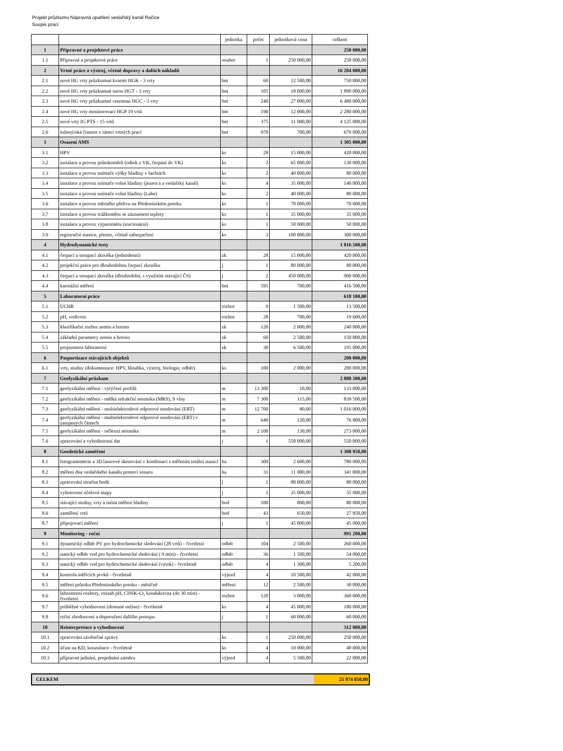Projekt průzkumu Nápravná opatření veslařský kanál Račice
Soupis prací
| | | jednotka | počet | jednotková cena | celkem |
| --- | --- | --- | --- | --- | --- |
| 1 | Přípravné a projektové práce | | | | 250 000,00 |
| 1.1 | Přípravné a projektové práce | soubor | 1 | 250 000,00 | 250 000,00 |
| 2 | Vrtné práce a výstroj, včetně dopravy a dalších nákladů | | | | 16 204 000,00 |
| 2.1 | nové HG vrty průzkumné kvartér HGK - 3 vrty | bm | 60 | 12 500,00 | 750 000,00 |
| 2.2 | nové HG vrty průzkumné turon HGT - 3 vrty | bm | 105 | 18 000,00 | 1 890 000,00 |
| 2.3 | nové HG vrty průzkumné cenoman HGC - 3 vrty | bm | 240 | 27 000,00 | 6 480 000,00 |
| 2.4 | nové HG vrty monitorovací HGP 19 vrtů | bm | 190 | 12 000,00 | 2 280 000,00 |
| 2.5 | nové vrty IG PTS - 15 vrtů | bm | 375 | 11 000,00 | 4 125 000,00 |
| 2.6 | inženýrská činnost v rámci vrtných prací | bm | 970 | 700,00 | 679 000,00 |
| 3 | Osazení AMS | | | | 1 305 000,00 |
| 3.1 | HPV | ks | 28 | 15 000,00 | 420 000,00 |
| 3.2 | instalace a provoz průtokoměrů (odtok z VK, čerpání do VK) | ks | 2 | 65 000,00 | 130 000,00 |
| 3.3 | instalace a provoz snímače výšky hladiny v šachtách | ks | 2 | 40 000,00 | 80 000,00 |
| 3.4 | instalace a provoz snímače volné hladiny (jezera a a veslařský kanál) | ks | 4 | 35 000,00 | 140 000,00 |
| 3.5 | instalace a provoz snímače volné hladiny (Labe) | ks | 2 | 40 000,00 | 80 000,00 |
| 3.6 | instalace a provoz měrného přelivu na Předonínském potoku | ks | 1 | 70 000,00 | 70 000,00 |
| 3.7 | instalace a provoz srážkoměru se záznamem teploty | ks | 1 | 35 000,00 | 35 000,00 |
| 3.8 | instalace a provoz výparoměru (stacionární) | ks | 1 | 50 000,00 | 50 000,00 |
| 3.9 | registrační stanice, přenos, včetně zabezpečení | ks | 3 | 100 000,00 | 300 000,00 |
| 4 | Hydrodynamické testy | | | | 1 816 500,00 |
| 4.1 | čerpací a stoupací zkouška (jednodenní) | zk | 28 | 15 000,00 | 420 000,00 |
| 4.2 | projekční práce pro dlouhodobou čerpací zkoušku | j | 1 | 80 000,00 | 80 000,00 |
| 4.3 | čerpací a stoupací zkouška (dlouhodobá, s využitím stávající ČS) | j | 2 | 450 000,00 | 900 000,00 |
| 4.4 | karotážní měření | bm | 595 | 700,00 | 416 500,00 |
| 5 | Laboratorní práce | | | | 618 100,00 |
| 5.1 | ÚCHR | rozbor | 9 | 1 500,00 | 13 500,00 |
| 5.2 | pH, vodivost | rozbor | 28 | 700,00 | 19 600,00 |
| 5.3 | klasifikační rozbor zemin a hornin | zk | 120 | 2 000,00 | 240 000,00 |
| 5.4 | základní parametry zemin a hornin | zk | 60 | 2 500,00 | 150 000,00 |
| 5.5 | propustnost laboratorní | zk | 30 | 6 500,00 | 195 000,00 |
| 6 | Pasportizace stávajících objektů | | | | 200 000,00 |
| 6.1 | vrty, studny (dokumentace: HPV, hloubka, výstroj, litologie, odběr) | ks | 100 | 2 000,00 | 200 000,00 |
| 7 | Geofyzikální průzkum | | | | 2 888 300,00 |
| 7.1 | geofyzikální měření - vytýčení profilů | m | 13 300 | 10,00 | 133 000,00 |
| 7.2 | geofyzikální měření - mělká refrakční seismika (MRS), S vlny | m | 7 300 | 115,00 | 839 500,00 |
| 7.3 | geofyzikální měření - multielektrodové odporové sondování (ERT) | m | 12 700 | 80,00 | 1 016 000,00 |
| 7.4 | geofyzikální měření - multielektrodové odporové sondování (ERT) v zatopených částech | m | 640 | 120,00 | 76 800,00 |
| 7.5 | geofyzikální měření - reflexní seismika | m | 2 100 | 130,00 | 273 000,00 |
| 7.6 | zpracování a vyhodnocení dat | j | 1 | 550 000,00 | 550 000,00 |
| 8 | Geodetické zaměření | | | | 1 388 950,00 |
| 8.1 | fotogrammetrie a 3D laserové skenování v kombinaci s měřením totální stanicí | ha | 300 | 2 600,00 | 780 000,00 |
| 8.2 | měření dna veslařského kanálu pomocí sonaru | ha | 31 | 11 000,00 | 341 000,00 |
| 8.3 | zpracování mračna bodů | j | 1 | 80 000,00 | 80 000,00 |
| 8.4 | vyhotovení účelové mapy | j | 1 | 35 000,00 | 35 000,00 |
| 8.5 | stávající studny, vrty a místa měření hladiny | bod | 100 | 800,00 | 80 000,00 |
| 8.6 | zaměření vrtů | bod | 43 | 650,00 | 27 950,00 |
| 8.7 | připojovací měření | j | 1 | 45 000,00 | 45 000,00 |
| 9 | Monitoring - roční | | | | 991 200,00 |
| 9.1 | dynamický odběr PV pro hydrochemické sledování (28 vrtů) - čtvrtletní | odběr | 104 | 2 500,00 | 260 000,00 |
| 9.2 | statický odběr vod pro hydrochemické sledování ( 9 míst) - čtvrtletní | odběr | 36 | 1 500,00 | 54 000,00 |
| 9.3 | statický odběr vod pro hydrochemické sledování (výtok) - čtvrtletně | odběr | 4 | 1 300,00 | 5 200,00 |
| 9.4 | kontrola měřicích prvků - čtvrtletně | výjezd | 4 | 10 500,00 | 42 000,00 |
| 9.5 | měření průtoku Předonínského potoku - měsíčně | měření | 12 | 2 500,00 | 30 000,00 |
| 9.6 | laboratorní rozbory, rozsah pH, CHSK-Cr, konduktivita (do 30 míst) - čtvrtletní | rozbor | 120 | 3 000,00 | 360 000,00 |
| 9.7 | průběžné vyhodnocení (dostuné online) - čtvrtletně | ks | 4 | 45 000,00 | 180 000,00 |
| 9.8 | roční zhodnocení a doporučení dalšího postupu | j | 1 | 60 000,00 | 60 000,00 |
| 10 | Reinterpretace a vyhodnocení | | | | 312 000,00 |
| 10.1 | zpracování závěrečné zprávy | ks | 1 | 250 000,00 | 250 000,00 |
| 10.2 | účast na KD, konzultace - čtvrtletně | ks | 4 | 10 000,00 | 40 000,00 |
| 10.3 | přípravné jednání, projednání záměru | výjezd | 4 | 5 500,00 | 22 000,00 |
CELKEM 25 974 050,00